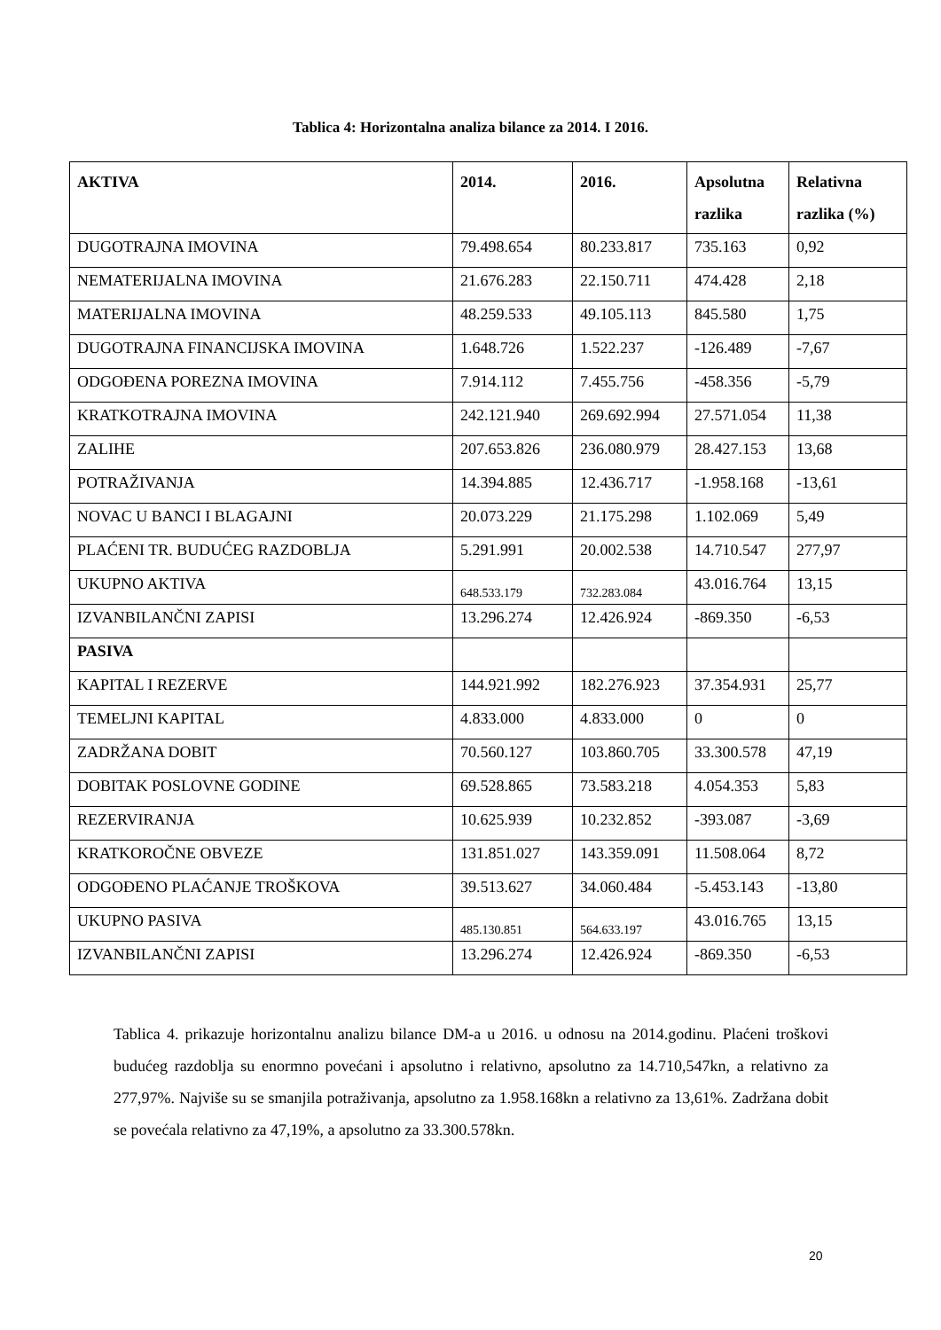Tablica 4: Horizontalna analiza bilance za 2014. I 2016.
| AKTIVA | 2014. | 2016. | Apsolutna razlika | Relativna razlika (%) |
| --- | --- | --- | --- | --- |
| DUGOTRAJNA IMOVINA | 79.498.654 | 80.233.817 | 735.163 | 0,92 |
| NEMATERIJALNA IMOVINA | 21.676.283 | 22.150.711 | 474.428 | 2,18 |
| MATERIJALNA IMOVINA | 48.259.533 | 49.105.113 | 845.580 | 1,75 |
| DUGOTRAJNA FINANCIJSKA IMOVINA | 1.648.726 | 1.522.237 | -126.489 | -7,67 |
| ODGOĐENA POREZNA IMOVINA | 7.914.112 | 7.455.756 | -458.356 | -5,79 |
| KRATKOTRAJNA IMOVINA | 242.121.940 | 269.692.994 | 27.571.054 | 11,38 |
| ZALIHE | 207.653.826 | 236.080.979 | 28.427.153 | 13,68 |
| POTRAŽIVANJA | 14.394.885 | 12.436.717 | -1.958.168 | -13,61 |
| NOVAC U BANCI I BLAGAJNI | 20.073.229 | 21.175.298 | 1.102.069 | 5,49 |
| PLAĆENI TR. BUDUĆEG RAZDOBLJA | 5.291.991 | 20.002.538 | 14.710.547 | 277,97 |
| UKUPNO AKTIVA | 648.533.179 | 732.283.084 | 43.016.764 | 13,15 |
| IZVANBILANČNI ZAPISI | 13.296.274 | 12.426.924 | -869.350 | -6,53 |
| PASIVA | | | | |
| KAPITAL I REZERVE | 144.921.992 | 182.276.923 | 37.354.931 | 25,77 |
| TEMELJNI KAPITAL | 4.833.000 | 4.833.000 | 0 | 0 |
| ZADRŽANA DOBIT | 70.560.127 | 103.860.705 | 33.300.578 | 47,19 |
| DOBITAK POSLOVNE GODINE | 69.528.865 | 73.583.218 | 4.054.353 | 5,83 |
| REZERVIRANJA | 10.625.939 | 10.232.852 | -393.087 | -3,69 |
| KRATKOROČNE OBVEZE | 131.851.027 | 143.359.091 | 11.508.064 | 8,72 |
| ODGOĐENO PLAĆANJE TROŠKOVA | 39.513.627 | 34.060.484 | -5.453.143 | -13,80 |
| UKUPNO PASIVA | 485.130.851 | 564.633.197 | 43.016.765 | 13,15 |
| IZVANBILANČNI ZAPISI | 13.296.274 | 12.426.924 | -869.350 | -6,53 |
Tablica 4. prikazuje horizontalnu analizu bilance DM-a u 2016. u odnosu na 2014.godinu. Plaćeni troškovi budućeg razdoblja su enormno povećani i apsolutno i relativno, apsolutno za 14.710,547kn, a relativno za 277,97%. Najviše su se smanjila potraživanja, apsolutno za 1.958.168kn a relativno za 13,61%. Zadržana dobit se povećala relativno za 47,19%, a apsolutno za 33.300.578kn.
20